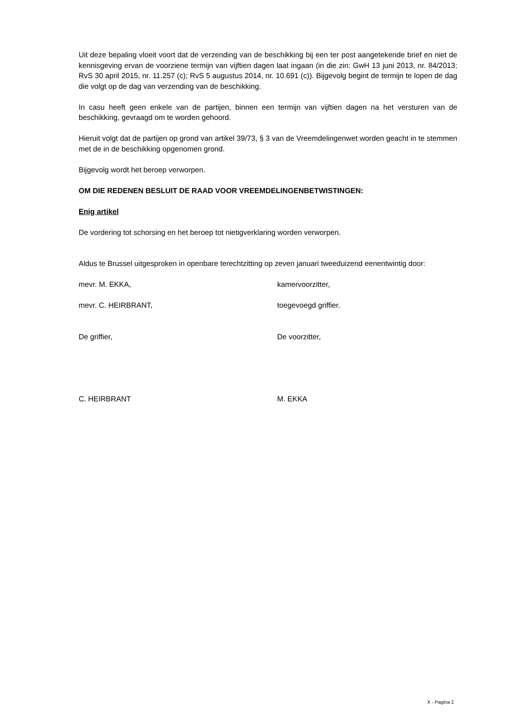Uit deze bepaling vloeit voort dat de verzending van de beschikking bij een ter post aangetekende brief en niet de kennisgeving ervan de voorziene termijn van vijftien dagen laat ingaan (in die zin: GwH 13 juni 2013, nr. 84/2013; RvS 30 april 2015, nr. 11.257 (c); RvS 5 augustus 2014, nr. 10.691 (c)). Bijgevolg begint de termijn te lopen de dag die volgt op de dag van verzending van de beschikking.
In casu heeft geen enkele van de partijen, binnen een termijn van vijftien dagen na het versturen van de beschikking, gevraagd om te worden gehoord.
Hieruit volgt dat de partijen op grond van artikel 39/73, § 3 van de Vreemdelingenwet worden geacht in te stemmen met de in de beschikking opgenomen grond.
Bijgevolg wordt het beroep verworpen.
OM DIE REDENEN BESLUIT DE RAAD VOOR VREEMDELINGENBETWISTINGEN:
Enig artikel
De vordering tot schorsing en het beroep tot nietigverklaring worden verworpen.
Aldus te Brussel uitgesproken in openbare terechtzitting op zeven januari tweeduizend eenentwintig door:
mevr. M. EKKA, kamervoorzitter,
mevr. C. HEIRBRANT, toegevoegd griffier.
De griffier, De voorzitter,
C. HEIRBRANT M. EKKA
X - Pagina 2